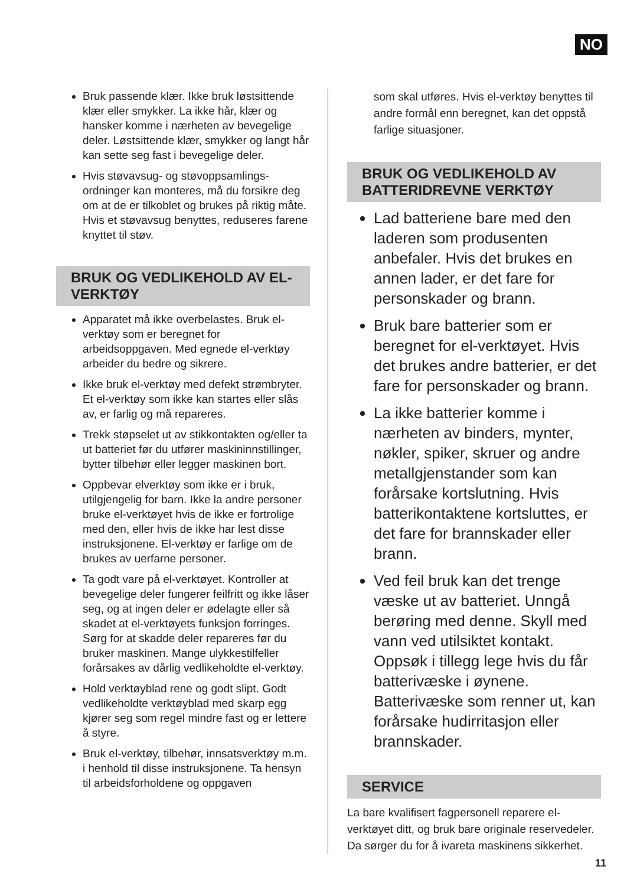NO
Bruk passende klær. Ikke bruk løstsittende klær eller smykker. La ikke hår, klær og hansker komme i nærheten av bevegelige deler. Løstsittende klær, smykker og langt hår kan sette seg fast i bevegelige deler.
Hvis støvavsug- og støvoppsamlings-ordninger kan monteres, må du forsikre deg om at de er tilkoblet og brukes på riktig måte. Hvis et støvavsug benyttes, reduseres farene knyttet til støv.
BRUK OG VEDLIKEHOLD AV EL-VERKTØY
Apparatet må ikke overbelastes. Bruk el-verktøy som er beregnet for arbeidsoppgaven. Med egnede el-verktøy arbeider du bedre og sikrere.
Ikke bruk el-verktøy med defekt strømbryter. Et el-verktøy som ikke kan startes eller slås av, er farlig og må repareres.
Trekk støpselet ut av stikkontakten og/eller ta ut batteriet før du utfører maskininnstillinger, bytter tilbehør eller legger maskinen bort.
Oppbevar elverktøy som ikke er i bruk, utilgjengelig for barn. Ikke la andre personer bruke el-verktøyet hvis de ikke er fortrolige med den, eller hvis de ikke har lest disse instruksjonene. El-verktøy er farlige om de brukes av uerfarne personer.
Ta godt vare på el-verktøyet. Kontroller at bevegelige deler fungerer feilfritt og ikke låser seg, og at ingen deler er ødelagte eller så skadet at el-verktøyets funksjon forringes. Sørg for at skadde deler repareres før du bruker maskinen. Mange ulykkestilfeller forårsakes av dårlig vedlikeholdte el-verktøy.
Hold verktøyblad rene og godt slipt. Godt vedlikeholdte verktøyblad med skarp egg kjører seg som regel mindre fast og er lettere å styre.
Bruk el-verktøy, tilbehør, innsatsverktøy m.m. i henhold til disse instruksjonene. Ta hensyn til arbeidsforholdene og oppgaven
som skal utføres. Hvis el-verktøy benyttes til andre formål enn beregnet, kan det oppstå farlige situasjoner.
BRUK OG VEDLIKEHOLD AV BATTERIDREVNE VERKTØY
Lad batteriene bare med den laderen som produsenten anbefaler. Hvis det brukes en annen lader, er det fare for personskader og brann.
Bruk bare batterier som er beregnet for el-verktøyet. Hvis det brukes andre batterier, er det fare for personskader og brann.
La ikke batterier komme i nærheten av binders, mynter, nøkler, spiker, skruer og andre metallgjenstander som kan forårsake kortslutning. Hvis batterikontaktene kortsluttes, er det fare for brannskader eller brann.
Ved feil bruk kan det trenge væske ut av batteriet. Unngå berøring med denne. Skyll med vann ved utilsiktet kontakt. Oppsøk i tillegg lege hvis du får batterivæske i øynene. Batterivæske som renner ut, kan forårsake hudirritasjon eller brannskader.
SERVICE
La bare kvalifisert fagpersonell reparere el-verktøyet ditt, og bruk bare originale reservedeler. Da sørger du for å ivareta maskinens sikkerhet.
11